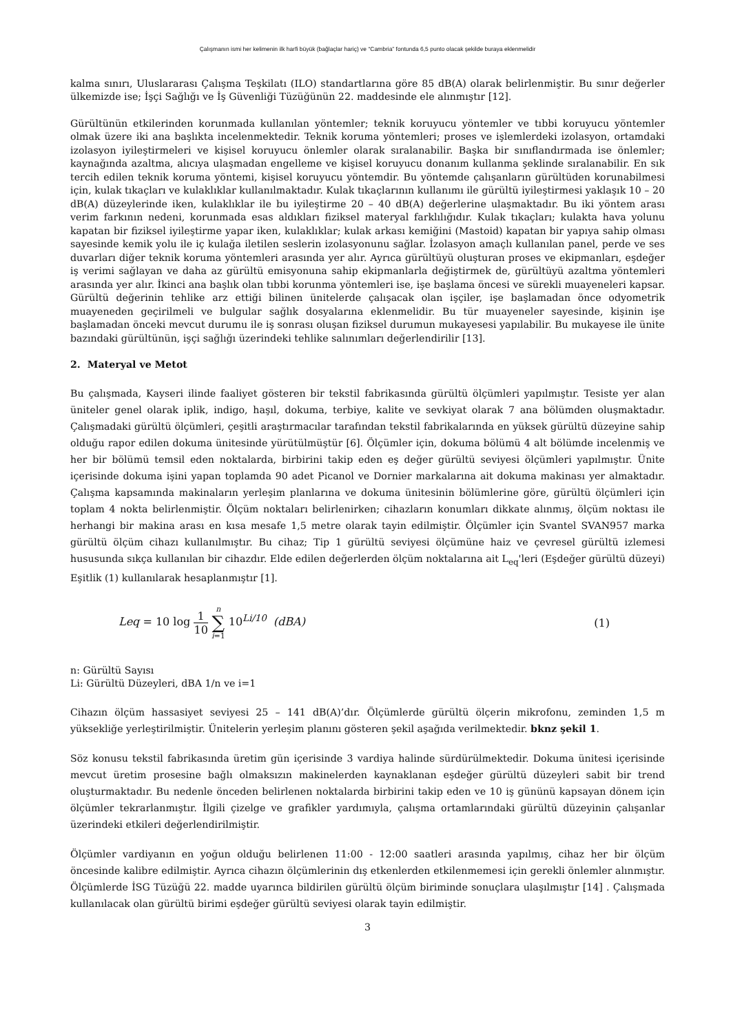Çalışmanın ismi her kelimenin ilk harfi büyük (bağlaçlar hariç) ve “Cambria” fontunda 6,5 punto olacak şekilde buraya eklenmelidir
kalma sınırı, Uluslararası Çalışma Teşkilatı (ILO) standartlarına göre 85 dB(A) olarak belirlenmiştir. Bu sınır değerler ülkemizde ise; İşçi Sağlığı ve İş Güvenliği Tüzüğünün 22. maddesinde ele alınmıştır [12].
Gürültünün etkilerinden korunmada kullanılan yöntemler; teknik koruyucu yöntemler ve tıbbi koruyucu yöntemler olmak üzere iki ana başlıkta incelenmektedir. Teknik koruma yöntemleri; proses ve işlemlerdeki izolasyon, ortamdaki izolasyon iyileştirmeleri ve kişisel koruyucu önlemler olarak sıralanabilir. Başka bir sınıflandırmada ise önlemler; kaynağında azaltma, alıcıya ulaşmadan engelleme ve kişisel koruyucu donanım kullanma şeklinde sıralanabilir. En sık tercih edilen teknik koruma yöntemi, kişisel koruyucu yöntemdir. Bu yöntemde çalışanların gürültüden korunabilmesi için, kulak tıkaçları ve kulaklıklar kullanılmaktadır. Kulak tıkaçlarının kullanımı ile gürültü iyileştirmesi yaklaşık 10 – 20 dB(A) düzeylerinde iken, kulaklıklar ile bu iyileştirme 20 – 40 dB(A) değerlerine ulaşmaktadır. Bu iki yöntem arası verim farkının nedeni, korunmada esas aldıkları fiziksel materyal farklılığıdır. Kulak tıkaçları; kulakta hava yolunu kapatan bir fiziksel iyileştirme yapar iken, kulaklıklar; kulak arkası kemiğini (Mastoid) kapatan bir yapıya sahip olması sayesinde kemik yolu ile iç kulağa iletilen seslerin izolasyonunu sağlar. İzolasyon amaçlı kullanılan panel, perde ve ses duvarları diğer teknik koruma yöntemleri arasında yer alır. Ayrıca gürültüyü oluşturan proses ve ekipmanları, eşdeğer iş verimi sağlayan ve daha az gürültü emisyonuna sahip ekipmanlarla değiştirmek de, gürültüyü azaltma yöntemleri arasında yer alır. İkinci ana başlık olan tıbbi korunma yöntemleri ise, işe başlama öncesi ve sürekli muayeneleri kapsar. Gürültü değerinin tehlike arz ettiği bilinen ünitelerde çalışacak olan işçiler, işe başlamadan önce odyometrik muayeneden geçirilmeli ve bulgular sağlık dosyalarına eklenmelidir. Bu tür muayeneler sayesinde, kişinin işe başlamadan önceki mevcut durumu ile iş sonrası oluşan fiziksel durumun mukayesesi yapılabilir. Bu mukayese ile ünite bazındaki gürültünün, işçi sağlığı üzerindeki tehlike salınımları değerlendirilir [13].
2. Materyal ve Metot
Bu çalışmada, Kayseri ilinde faaliyet gösteren bir tekstil fabrikasında gürültü ölçümleri yapılmıştır. Tesiste yer alan üniteler genel olarak iplik, indigo, haşıl, dokuma, terbiye, kalite ve sevkiyat olarak 7 ana bölümden oluşmaktadır. Çalışmadaki gürültü ölçümleri, çeşitli araştırmacılar tarafından tekstil fabrikalarında en yüksek gürültü düzeyine sahip olduğu rapor edilen dokuma ünitesinde yürütülmüştür [6]. Ölçümler için, dokuma bölümü 4 alt bölümde incelenmiş ve her bir bölümü temsil eden noktalarda, birbirini takip eden eş değer gürültü seviyesi ölçümleri yapılmıştır. Ünite içerisinde dokuma işini yapan toplamda 90 adet Picanol ve Dornier markalarına ait dokuma makinası yer almaktadır. Çalışma kapsamında makinaların yerleşim planlarına ve dokuma ünitesinin bölümlerine göre, gürültü ölçümleri için toplam 4 nokta belirlenmiştir. Ölçüm noktaları belirlenirken; cihazların konumları dikkate alınmış, ölçüm noktası ile herhangi bir makina arası en kısa mesafe 1,5 metre olarak tayin edilmiştir. Ölçümler için Svantel SVAN957 marka gürültü ölçüm cihazı kullanılmıştır. Bu cihaz; Tip 1 gürültü seviyesi ölçümüne haiz ve çevresel gürültü izlemesi hususunda sıkça kullanılan bir cihazdır. Elde edilen değerlerden ölçüm noktalarına ait L<sub>eq</sub>'leri (Eşdeğer gürültü düzeyi) Eşitlik (1) kullanılarak hesaplanmıştır [1].
Leq = 10 log 1 10 n ∑ i=1 10<sup>Li/10</sup> (dBA)
(1)
n: Gürültü Sayısı
Li: Gürültü Düzeyleri, dBA 1/n ve i=1
Cihazın ölçüm hassasiyet seviyesi 25 – 141 dB(A)’dır. Ölçümlerde gürültü ölçerin mikrofonu, zeminden 1,5 m yüksekliğe yerleştirilmiştir. Ünitelerin yerleşim planını gösteren şekil aşağıda verilmektedir. bknz şekil 1.
Söz konusu tekstil fabrikasında üretim gün içerisinde 3 vardiya halinde sürdürülmektedir. Dokuma ünitesi içerisinde mevcut üretim prosesine bağlı olmaksızın makinelerden kaynaklanan eşdeğer gürültü düzeyleri sabit bir trend oluşturmaktadır. Bu nedenle önceden belirlenen noktalarda birbirini takip eden ve 10 iş gününü kapsayan dönem için ölçümler tekrarlanmıştır. İlgili çizelge ve grafikler yardımıyla, çalışma ortamlarındaki gürültü düzeyinin çalışanlar üzerindeki etkileri değerlendirilmiştir.
Ölçümler vardiyanın en yoğun olduğu belirlenen 11:00 - 12:00 saatleri arasında yapılmış, cihaz her bir ölçüm öncesinde kalibre edilmiştir. Ayrıca cihazın ölçümlerinin dış etkenlerden etkilenmemesi için gerekli önlemler alınmıştır. Ölçümlerde İSG Tüzüğü 22. madde uyarınca bildirilen gürültü ölçüm biriminde sonuçlara ulaşılmıştır [14] . Çalışmada kullanılacak olan gürültü birimi eşdeğer gürültü seviyesi olarak tayin edilmiştir.
3